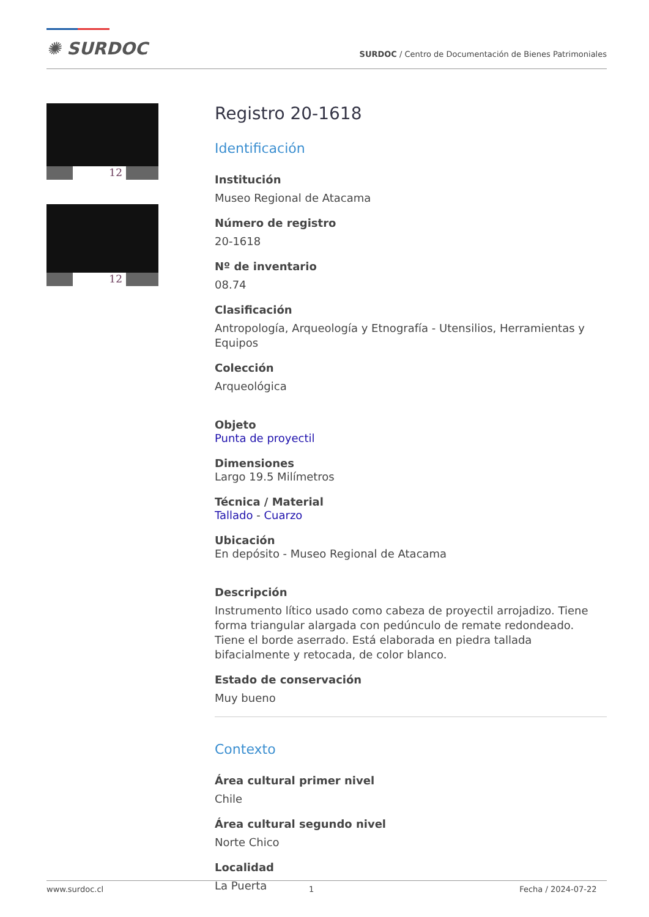✺ SURDOC
SURDOC / Centro de Documentación de Bienes Patrimoniales
12
12
Registro 20-1618
Identificación
Institución
Museo Regional de Atacama
Número de registro
20-1618
Nº de inventario
08.74
Clasificación
Antropología, Arqueología y Etnografía - Utensilios, Herramientas y Equipos
Colección
Arqueológica
Objeto
Punta de proyectil
Dimensiones
Largo 19.5 Milímetros
Técnica / Material
Tallado - Cuarzo
Ubicación
En depósito - Museo Regional de Atacama
Descripción
Instrumento lítico usado como cabeza de proyectil arrojadizo. Tiene forma triangular alargada con pedúnculo de remate redondeado. Tiene el borde aserrado. Está elaborada en piedra tallada bifacialmente y retocada, de color blanco.
Estado de conservación
Muy bueno
Contexto
Área cultural primer nivel
Chile
Área cultural segundo nivel
Norte Chico
Localidad
La Puerta
www.surdoc.cl 1 Fecha / 2024-07-22